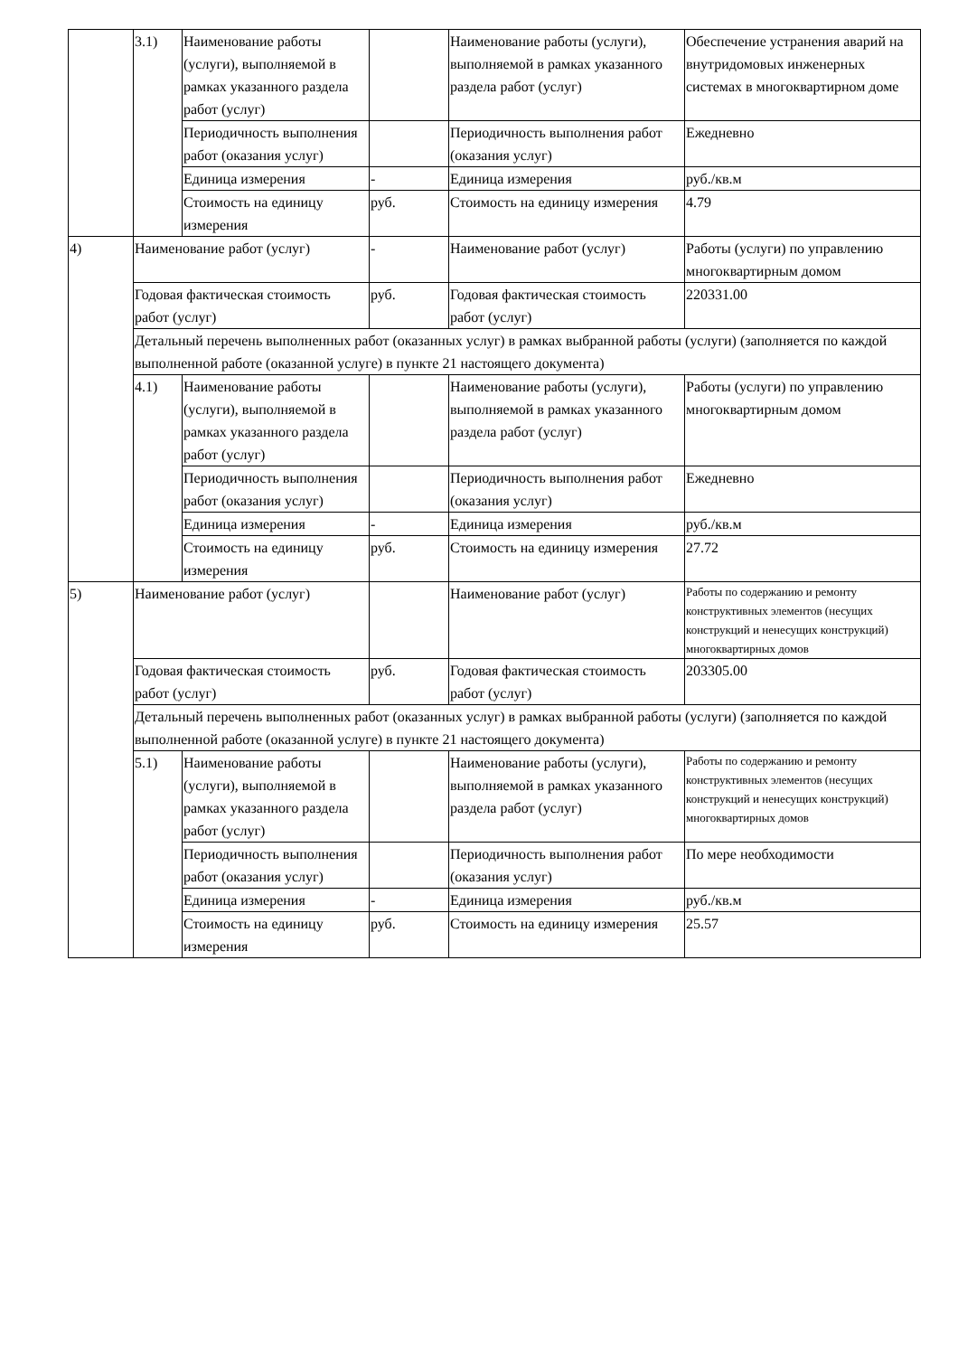| | 3.1) | Наименование работы (услуги), выполняемой в рамках указанного раздела работ (услуг) | | Наименование работы (услуги), выполняемой в рамках указанного раздела работ (услуг) | Обеспечение устранения аварий на внутридомовых инженерных системах в многоквартирном доме |
| | | Периодичность выполнения работ (оказания услуг) | | Периодичность выполнения работ (оказания услуг) | Ежедневно |
| | | Единица измерения | - | Единица измерения | руб./кв.м |
| | | Стоимость на единицу измерения | руб. | Стоимость на единицу измерения | 4.79 |
| 4) | Наименование работ (услуг) | | - | Наименование работ (услуг) | Работы (услуги) по управлению многоквартирным домом |
| | Годовая фактическая стоимость работ (услуг) | | руб. | Годовая фактическая стоимость работ (услуг) | 220331.00 |
| | Детальный перечень выполненных работ (оказанных услуг) в рамках выбранной работы (услуги) (заполняется по каждой выполненной работе (оказанной услуге) в пункте 21 настоящего документа) | | | | |
| | 4.1) | Наименование работы (услуги), выполняемой в рамках указанного раздела работ (услуг) | | Наименование работы (услуги), выполняемой в рамках указанного раздела работ (услуг) | Работы (услуги) по управлению многоквартирным домом |
| | | Периодичность выполнения работ (оказания услуг) | | Периодичность выполнения работ (оказания услуг) | Ежедневно |
| | | Единица измерения | - | Единица измерения | руб./кв.м |
| | | Стоимость на единицу измерения | руб. | Стоимость на единицу измерения | 27.72 |
| 5) | Наименование работ (услуг) | | | Наименование работ (услуг) | Работы по содержанию и ремонту конструктивных элементов (несущих конструкций и ненесущих конструкций) многоквартирных домов |
| | Годовая фактическая стоимость работ (услуг) | | руб. | Годовая фактическая стоимость работ (услуг) | 203305.00 |
| | Детальный перечень выполненных работ (оказанных услуг) в рамках выбранной работы (услуги) (заполняется по каждой выполненной работе (оказанной услуге) в пункте 21 настоящего документа) | | | | |
| | 5.1) | Наименование работы (услуги), выполняемой в рамках указанного раздела работ (услуг) | | Наименование работы (услуги), выполняемой в рамках указанного раздела работ (услуг) | Работы по содержанию и ремонту конструктивных элементов (несущих конструкций и ненесущих конструкций) многоквартирных домов |
| | | Периодичность выполнения работ (оказания услуг) | | Периодичность выполнения работ (оказания услуг) | По мере необходимости |
| | | Единица измерения | - | Единица измерения | руб./кв.м |
| | | Стоимость на единицу измерения | руб. | Стоимость на единицу измерения | 25.57 |